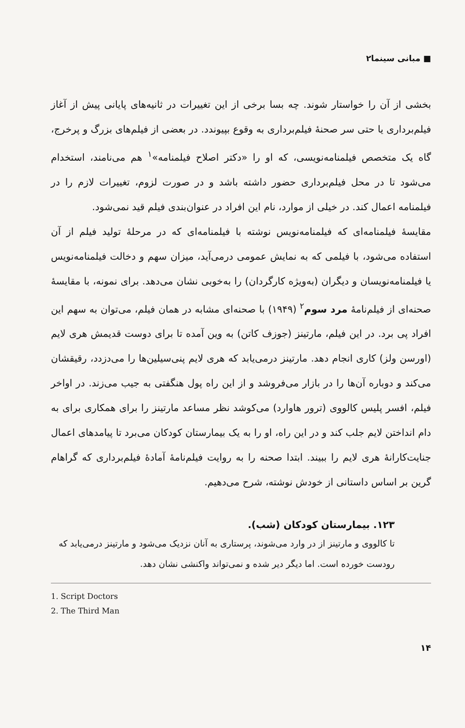■ مبانی سینما۲
بخشی از آن را خواستار شوند. چه بسا برخی از این تغییرات در ثانیه‌های پایانی پیش از آغاز فیلم‌برداری یا حتی سر صحنهٔ فیلم‌برداری به وقوع بپیوندد. در بعضی از فیلم‌های بزرگ و پرخرج، گاه یک متخصص فیلمنامه‌نویسی، که او را «دکتر اصلاح فیلمنامه»<sup>۱</sup> هم می‌نامند، استخدام می‌شود تا در محل فیلم‌برداری حضور داشته باشد و در صورت لزوم، تغییرات لازم را در فیلمنامه اعمال کند. در خیلی از موارد، نام این افراد در عنوان‌بندی فیلم قید نمی‌شود.
مقایسهٔ فیلمنامه‌ای که فیلمنامه‌نویس نوشته با فیلمنامه‌ای که در مرحلهٔ تولید فیلم از آن استفاده می‌شود، با فیلمی که به نمایش عمومی درمی‌آید، میزان سهم و دخالت فیلمنامه‌نویس یا فیلمنامه‌نویسان و دیگران (به‌ویژه کارگردان) را به‌خوبی نشان می‌دهد. برای نمونه، با مقایسهٔ صحنه‌ای از فیلم‌نامهٔ مرد سوم<sup>۲</sup> (۱۹۴۹) با صحنه‌ای مشابه در همان فیلم، می‌توان به سهم این افراد پی برد. در این فیلم، مارتینز (جوزف کاتن) به وین آمده تا برای دوست قدیمش هری لایم (اورسن ولز) کاری انجام دهد. مارتینز درمی‌یابد که هری لایم پنی‌سیلین‌ها را می‌دزدد، رقیقشان می‌کند و دوباره آن‌ها را در بازار می‌فروشد و از این راه پول هنگفتی به جیب می‌زند. در اواخر فیلم، افسر پلیس کالووی (ترور هاوارد) می‌کوشد نظر مساعد مارتینز را برای همکاری برای به دام انداختن لایم جلب کند و در این راه، او را به یک بیمارستان کودکان می‌برد تا پیامدهای اعمال جنایت‌کارانهٔ هری لایم را ببیند. ابتدا صحنه را به روایت فیلم‌نامهٔ آمادهٔ فیلم‌برداری که گراهام گرین بر اساس داستانی از خودش نوشته، شرح می‌دهیم.
۱۲۳. بیمارستان کودکان (شب).
تا کالووی و مارتینز از در وارد می‌شوند، پرستاری به آنان نزدیک می‌شود و مارتینز درمی‌یابد که رودست خورده است. اما دیگر دیر شده و نمی‌تواند واکنشی نشان دهد.
1. Script Doctors
2. The Third Man
۱۴